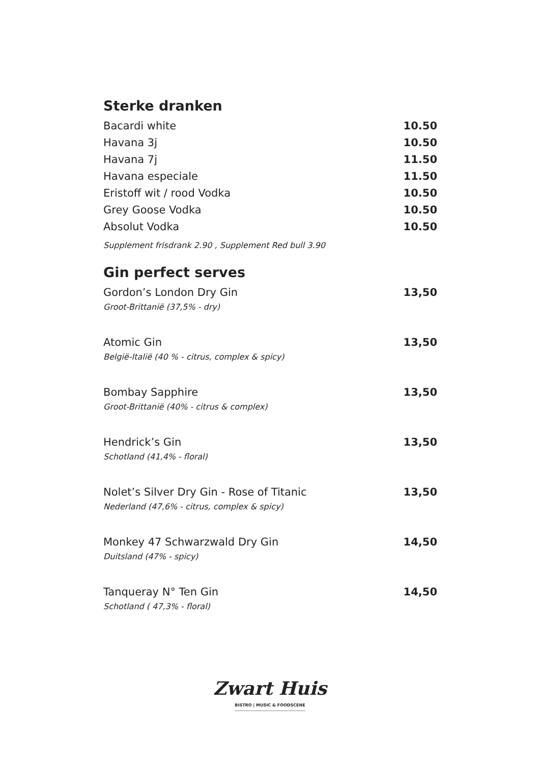Sterke dranken
Bacardi white 10.50
Havana 3j 10.50
Havana 7j 11.50
Havana especiale 11.50
Eristoff wit / rood Vodka 10.50
Grey Goose Vodka 10.50
Absolut Vodka 10.50
Supplement frisdrank 2.90 , Supplement Red bull 3.90
Gin perfect serves
Gordon’s London Dry Gin 13,50
Groot-Brittanië (37,5% - dry)
Atomic Gin 13,50
België-Italië (40 % - citrus, complex & spicy)
Bombay Sapphire 13,50
Groot-Brittanië (40% - citrus & complex)
Hendrick’s Gin 13,50
Schotland (41,4% - floral)
Nolet’s Silver Dry Gin - Rose of Titanic 13,50
Nederland (47,6% - citrus, complex & spicy)
Monkey 47 Schwarzwald Dry Gin 14,50
Duitsland (47% - spicy)
Tanqueray N° Ten Gin 14,50
Schotland ( 47,3% - floral)
Zwart Huis
BISTRO | MUSIC & FOODSCENE